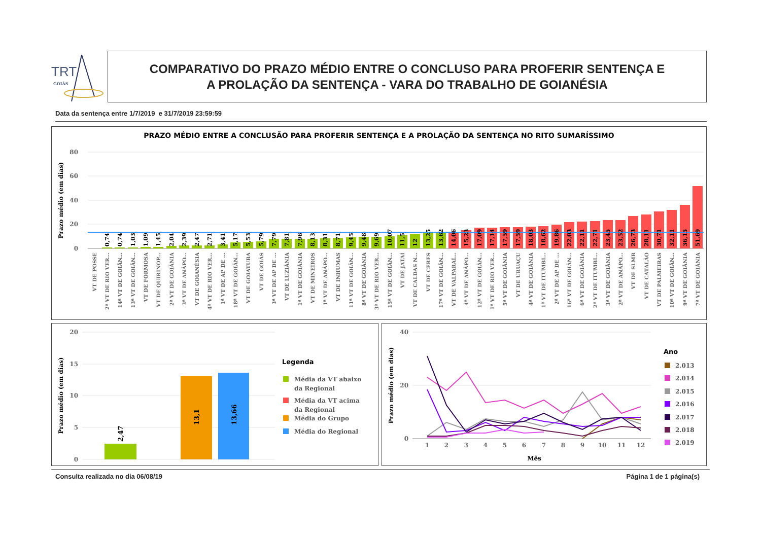TRT
GOIÁS
COMPARATIVO DO PRAZO MÉDIO ENTRE O CONCLUSO PARA PROFERIR SENTENÇA E
A PROLAÇÃO DA SENTENÇA - VARA DO TRABALHO DE GOIANÉSIA
Data da sentença entre 1/7/2019 e 31/7/2019 23:59:59
PRAZO MÉDIO ENTRE A CONCLUSÃO PARA PROFERIR SENTENÇA E A PROLAÇÃO DA SENTENÇA NO RITO SUMARÍSSIMO
Prazo médio (em dias)
80
60
40
20
0
0,74
0,74
1,03
1,09
1,45
2,04
2,39
2,47
2,71
3,41
5,17
5,53
5,79
7,79
7,81
7,96
8,13
8,31
8,71
9,45
9,48
9,69
10,07
11,5
12
13,25
13,62
14,06
15,23
17,09
17,14
17,59
17,59
18,03
18,62
19,86
22,03
22,11
22,71
23,45
23,52
26,73
28,11
30,71
32,11
36,15
51,69
VT DE POSSE
2ª VT DE RIO VER...
14ª VT DE GOIÂN...
13ª VT DE GOIÂN...
VT DE FORMOSA
VT DE QUIRINÓP...
2ª VT DE GOIÂNIA
3ª VT DE ANÁPO...
VT DE GOIANÉSIA
4ª VT DE RIO VER...
1ª VT DE AP DE ...
18ª VT DE GOIÂN...
VT DE GOIATUBA
VT DE GOIÁS
3ª VT DE AP DE ...
VT DE LUZIÂNIA
1ª VT DE GOIÂNIA
VT DE MINEIROS
1ª VT DE ANÁPO...
VT DE INHUMAS
11ª VT DE GOIÂN...
8ª VT DE GOIÂNIA
3ª VT DE RIO VER...
15ª VT DE GOIÂN...
VT DE JATAÍ
VT DE CALDAS N...
VT DE CERES
17ª VT DE GOIÂN...
VT DE VALPARAÍ...
4ª VT DE ANÁPO...
12ª VT DE GOIÂN...
1ª VT DE RIO VER...
5ª VT DE GOIÂNIA
VT DE URUAÇU
4ª VT DE GOIÂNIA
1ª VT DE ITUMBI...
2ª VT DE AP DE ...
16ª VT DE GOIÂN...
6ª VT DE GOIÂNIA
2ª VT DE ITUMBI...
3ª VT DE GOIÂNIA
2ª VT DE ANÁPO...
VT DE SLMB
VT DE CATALÃO
VT DE PALMEIRAS
10ª VT DE GOIÂN...
9ª VT DE GOIÂNIA
7ª VT DE GOIÂNIA
Prazo médio (em dias)
20
15
10
5
0
2,47
13,1
13,66
Legenda
Média da VT abaixo
da Regional
Média da VT acima
da Regional
Média do Grupo
Média do Regional
Prazo médio (em dias)
40
20
0
1
2
3
4
5
6
7
8
9
10
11
12
Mês
Ano
2.013
2.014
2.015
2.016
2.017
2.018
2.019
Consulta realizada no dia 06/08/19 Página 1 de 1 página(s)